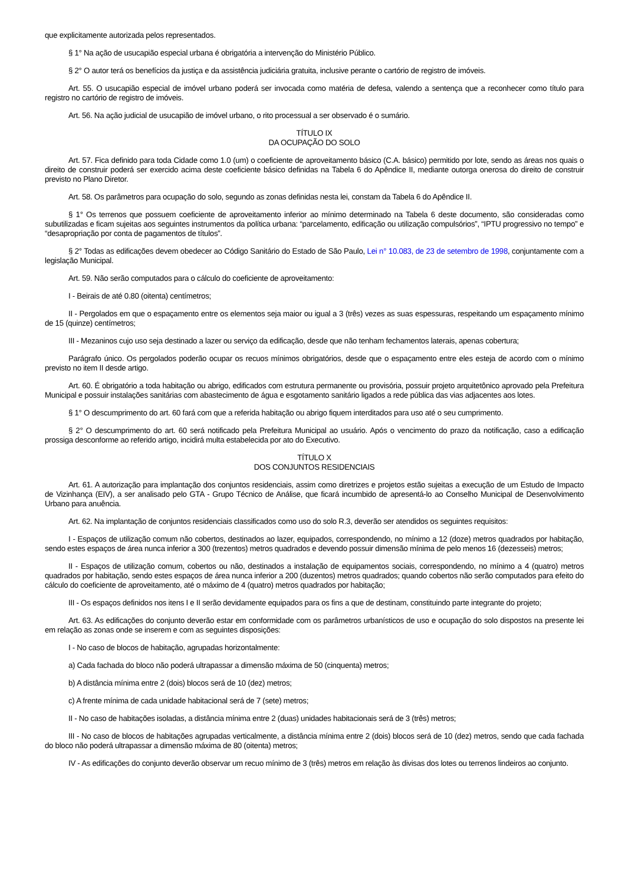que explicitamente autorizada pelos representados.
§ 1° Na ação de usucapião especial urbana é obrigatória a intervenção do Ministério Público.
§ 2° O autor terá os benefícios da justiça e da assistência judiciária gratuita, inclusive perante o cartório de registro de imóveis.
Art. 55. O usucapião especial de imóvel urbano poderá ser invocada como matéria de defesa, valendo a sentença que a reconhecer como título para registro no cartório de registro de imóveis.
Art. 56. Na ação judicial de usucapião de imóvel urbano, o rito processual a ser observado é o sumário.
TÍTULO IX
DA OCUPAÇÃO DO SOLO
Art. 57. Fica definido para toda Cidade como 1.0 (um) o coeficiente de aproveitamento básico (C.A. básico) permitido por lote, sendo as áreas nos quais o direito de construir poderá ser exercido acima deste coeficiente básico definidas na Tabela 6 do Apêndice II, mediante outorga onerosa do direito de construir previsto no Plano Diretor.
Art. 58. Os parâmetros para ocupação do solo, segundo as zonas definidas nesta lei, constam da Tabela 6 do Apêndice II.
§ 1° Os terrenos que possuem coeficiente de aproveitamento inferior ao mínimo determinado na Tabela 6 deste documento, são consideradas como subutilizadas e ficam sujeitas aos seguintes instrumentos da política urbana: “parcelamento, edificação ou utilização compulsórios”, “IPTU progressivo no tempo” e “desapropriação por conta de pagamentos de títulos”.
§ 2° Todas as edificações devem obedecer ao Código Sanitário do Estado de São Paulo, Lei n° 10.083, de 23 de setembro de 1998, conjuntamente com a legislação Municipal.
Art. 59. Não serão computados para o cálculo do coeficiente de aproveitamento:
I - Beirais de até 0.80 (oitenta) centímetros;
II - Pergolados em que o espaçamento entre os elementos seja maior ou igual a 3 (três) vezes as suas espessuras, respeitando um espaçamento mínimo de 15 (quinze) centímetros;
III - Mezaninos cujo uso seja destinado a lazer ou serviço da edificação, desde que não tenham fechamentos laterais, apenas cobertura;
Parágrafo único. Os pergolados poderão ocupar os recuos mínimos obrigatórios, desde que o espaçamento entre eles esteja de acordo com o mínimo previsto no item II desde artigo.
Art. 60. É obrigatório a toda habitação ou abrigo, edificados com estrutura permanente ou provisória, possuir projeto arquitetônico aprovado pela Prefeitura Municipal e possuir instalações sanitárias com abastecimento de água e esgotamento sanitário ligados a rede pública das vias adjacentes aos lotes.
§ 1° O descumprimento do art. 60 fará com que a referida habitação ou abrigo fiquem interditados para uso até o seu cumprimento.
§ 2° O descumprimento do art. 60 será notificado pela Prefeitura Municipal ao usuário. Após o vencimento do prazo da notificação, caso a edificação prossiga desconforme ao referido artigo, incidirá multa estabelecida por ato do Executivo.
TÍTULO X
DOS CONJUNTOS RESIDENCIAIS
Art. 61. A autorização para implantação dos conjuntos residenciais, assim como diretrizes e projetos estão sujeitas a execução de um Estudo de Impacto de Vizinhança (EIV), a ser analisado pelo GTA - Grupo Técnico de Análise, que ficará incumbido de apresentá-lo ao Conselho Municipal de Desenvolvimento Urbano para anuência.
Art. 62. Na implantação de conjuntos residenciais classificados como uso do solo R.3, deverão ser atendidos os seguintes requisitos:
I - Espaços de utilização comum não cobertos, destinados ao lazer, equipados, correspondendo, no mínimo a 12 (doze) metros quadrados por habitação, sendo estes espaços de área nunca inferior a 300 (trezentos) metros quadrados e devendo possuir dimensão mínima de pelo menos 16 (dezesseis) metros;
II - Espaços de utilização comum, cobertos ou não, destinados a instalação de equipamentos sociais, correspondendo, no mínimo a 4 (quatro) metros quadrados por habitação, sendo estes espaços de área nunca inferior a 200 (duzentos) metros quadrados; quando cobertos não serão computados para efeito do cálculo do coeficiente de aproveitamento, até o máximo de 4 (quatro) metros quadrados por habitação;
III - Os espaços definidos nos itens I e II serão devidamente equipados para os fins a que de destinam, constituindo parte integrante do projeto;
Art. 63. As edificações do conjunto deverão estar em conformidade com os parâmetros urbanísticos de uso e ocupação do solo dispostos na presente lei em relação as zonas onde se inserem e com as seguintes disposições:
I - No caso de blocos de habitação, agrupadas horizontalmente:
a) Cada fachada do bloco não poderá ultrapassar a dimensão máxima de 50 (cinquenta) metros;
b) A distância mínima entre 2 (dois) blocos será de 10 (dez) metros;
c) A frente mínima de cada unidade habitacional será de 7 (sete) metros;
II - No caso de habitações isoladas, a distância mínima entre 2 (duas) unidades habitacionais será de 3 (três) metros;
III - No caso de blocos de habitações agrupadas verticalmente, a distância mínima entre 2 (dois) blocos será de 10 (dez) metros, sendo que cada fachada do bloco não poderá ultrapassar a dimensão máxima de 80 (oitenta) metros;
IV - As edificações do conjunto deverão observar um recuo mínimo de 3 (três) metros em relação às divisas dos lotes ou terrenos lindeiros ao conjunto.